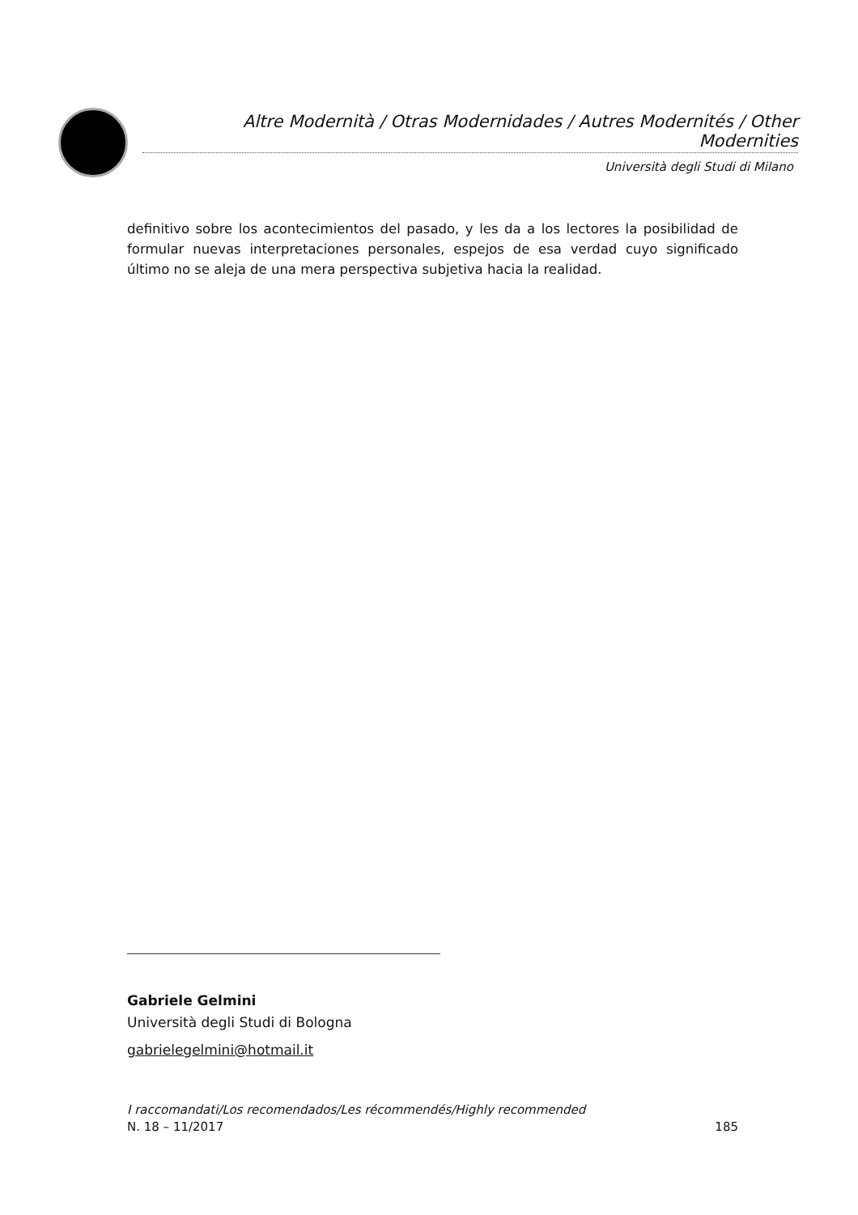Altre Modernità / Otras Modernidades / Autres Modernités / Other Modernities
Università degli Studi di Milano
definitivo sobre los acontecimientos del pasado, y les da a los lectores la posibilidad de formular nuevas interpretaciones personales, espejos de esa verdad cuyo significado último no se aleja de una mera perspectiva subjetiva hacia la realidad.
Gabriele Gelmini
Università degli Studi di Bologna
gabrielegelmini@hotmail.it
I raccomandati/Los recomendados/Les récommendés/Highly recommended
N. 18 – 11/2017 185